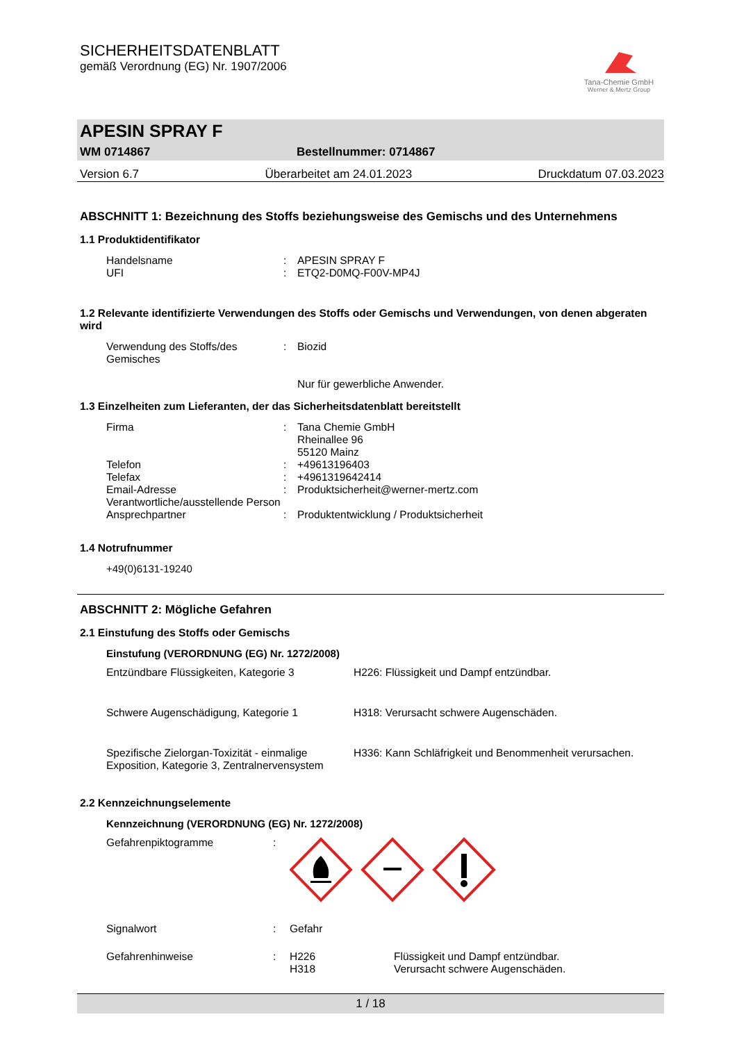SICHERHEITSDATENBLATT
gemäß Verordnung (EG) Nr. 1907/2006
Tana-Chemie GmbH
Werner & Mertz Group
APESIN SPRAY F
WM 0714867 Bestellnummer: 0714867
Version 6.7 Überarbeitet am 24.01.2023 Druckdatum 07.03.2023
ABSCHNITT 1: Bezeichnung des Stoffs beziehungsweise des Gemischs und des Unternehmens
1.1 Produktidentifikator
| Handelsname | : | APESIN SPRAY F |
| UFI | : | ETQ2-D0MQ-F00V-MP4J |
1.2 Relevante identifizierte Verwendungen des Stoffs oder Gemischs und Verwendungen, von denen abgeraten wird
| Verwendung des Stoffs/des Gemisches | : | Biozid Nur für gewerbliche Anwender. |
1.3 Einzelheiten zum Lieferanten, der das Sicherheitsdatenblatt bereitstellt
| Firma | : | Tana Chemie GmbH Rheinallee 96 55120 Mainz |
| Telefon | : | +49613196403 |
| Telefax | : | +4961319642414 |
| Email-Adresse Verantwortliche/ausstellende Person | : | Produktsicherheit@werner-mertz.com |
| Ansprechpartner | : | Produktentwicklung / Produktsicherheit |
1.4 Notrufnummer
+49(0)6131-19240
ABSCHNITT 2: Mögliche Gefahren
2.1 Einstufung des Stoffs oder Gemischs
Einstufung (VERORDNUNG (EG) Nr. 1272/2008)
| Entzündbare Flüssigkeiten, Kategorie 3 | H226: Flüssigkeit und Dampf entzündbar. |
| Schwere Augenschädigung, Kategorie 1 | H318: Verursacht schwere Augenschäden. |
| Spezifische Zielorgan-Toxizität - einmalige Exposition, Kategorie 3, Zentralnervensystem | H336: Kann Schläfrigkeit und Benommenheit verursachen. |
2.2 Kennzeichnungselemente
Kennzeichnung (VERORDNUNG (EG) Nr. 1272/2008)
| Gefahrenpiktogramme | : | | |
| Signalwort | : | Gefahr | |
| Gefahrenhinweise | : | H226 H318 | Flüssigkeit und Dampf entzündbar. Verursacht schwere Augenschäden. |
1 / 18